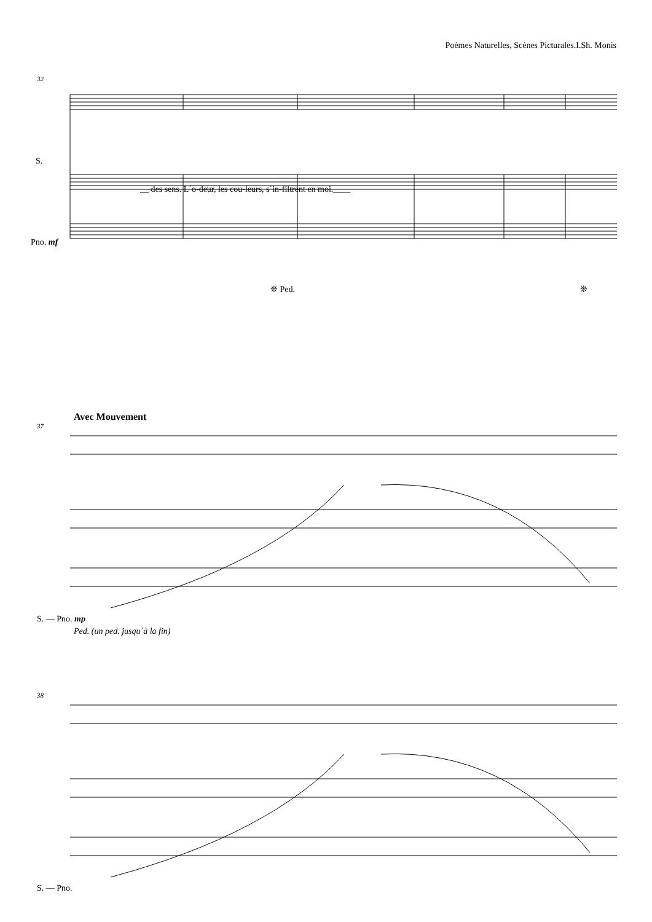Poèmes Naturelles, Scènes Picturales.I.Sh. Monis
32
S.
__ des sens. L´o-deur, les cou-leurs, s´in-filtrent en moi.____
Pno. mf
❊ Ped. ❊
Avec Mouvement
37
S. — Pno. mp
Ped. (un ped. jusqu´à la fin)
38
S. — Pno.